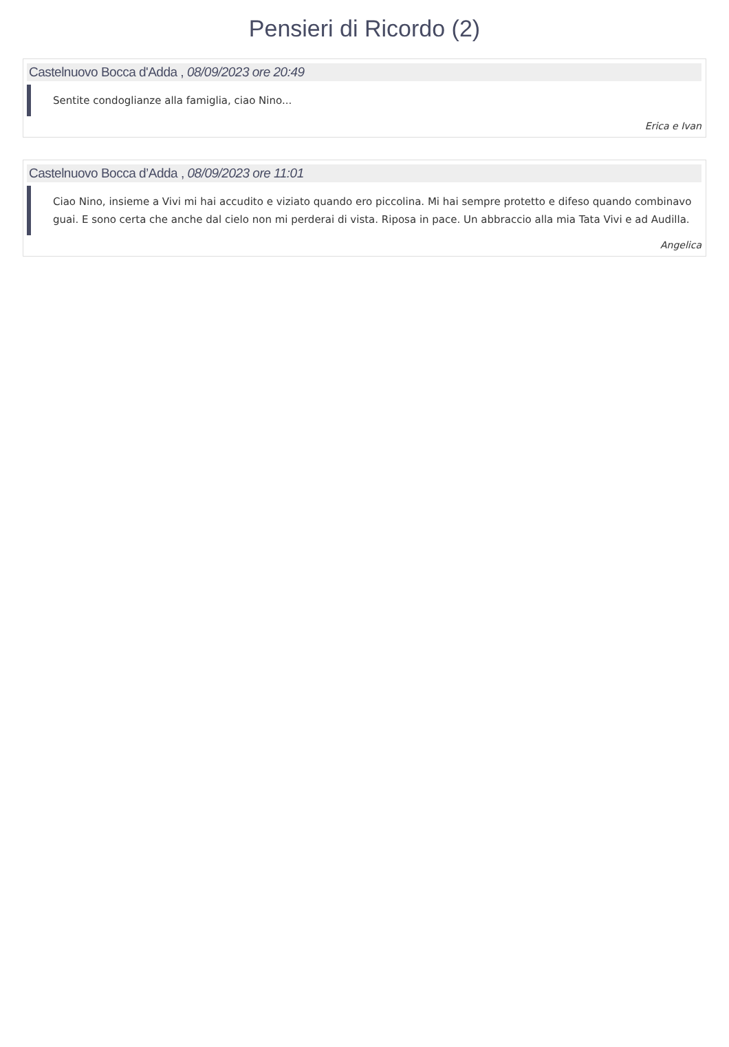Pensieri di Ricordo (2)
Castelnuovo Bocca d'Adda , 08/09/2023 ore 20:49
Sentite condoglianze alla famiglia, ciao Nino...
Erica e Ivan
Castelnuovo Bocca d’Adda , 08/09/2023 ore 11:01
Ciao Nino, insieme a Vivi mi hai accudito e viziato quando ero piccolina. Mi hai sempre protetto e difeso quando combinavo guai. E sono certa che anche dal cielo non mi perderai di vista. Riposa in pace. Un abbraccio alla mia Tata Vivi e ad Audilla.
Angelica